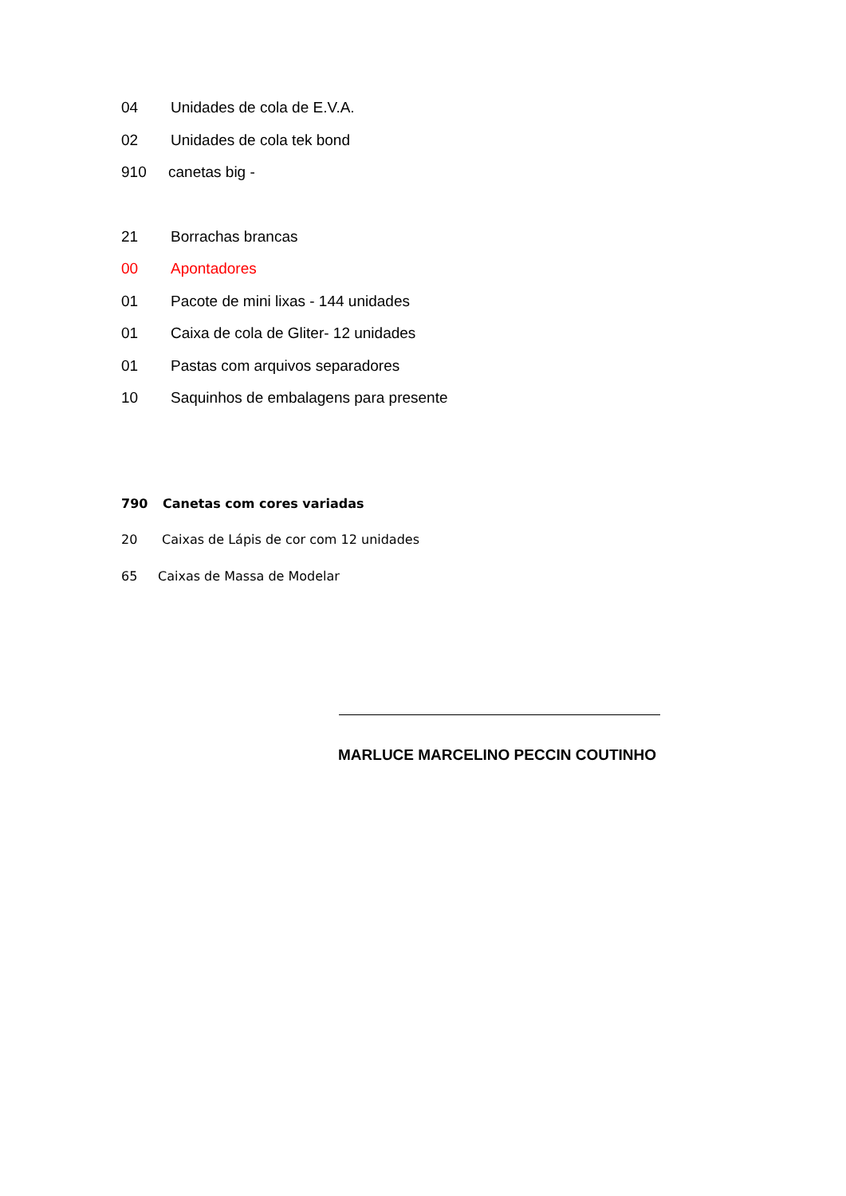04 Unidades de cola de E.V.A.
02 Unidades de cola tek bond
910 canetas big -
21 Borrachas brancas
00 Apontadores
01 Pacote de mini lixas - 144 unidades
01 Caixa de cola de Gliter- 12 unidades
01 Pastas com arquivos separadores
10 Saquinhos de embalagens para presente
790 Canetas com cores variadas
20 Caixas de Lápis de cor com 12 unidades
65 Caixas de Massa de Modelar
MARLUCE MARCELINO PECCIN COUTINHO